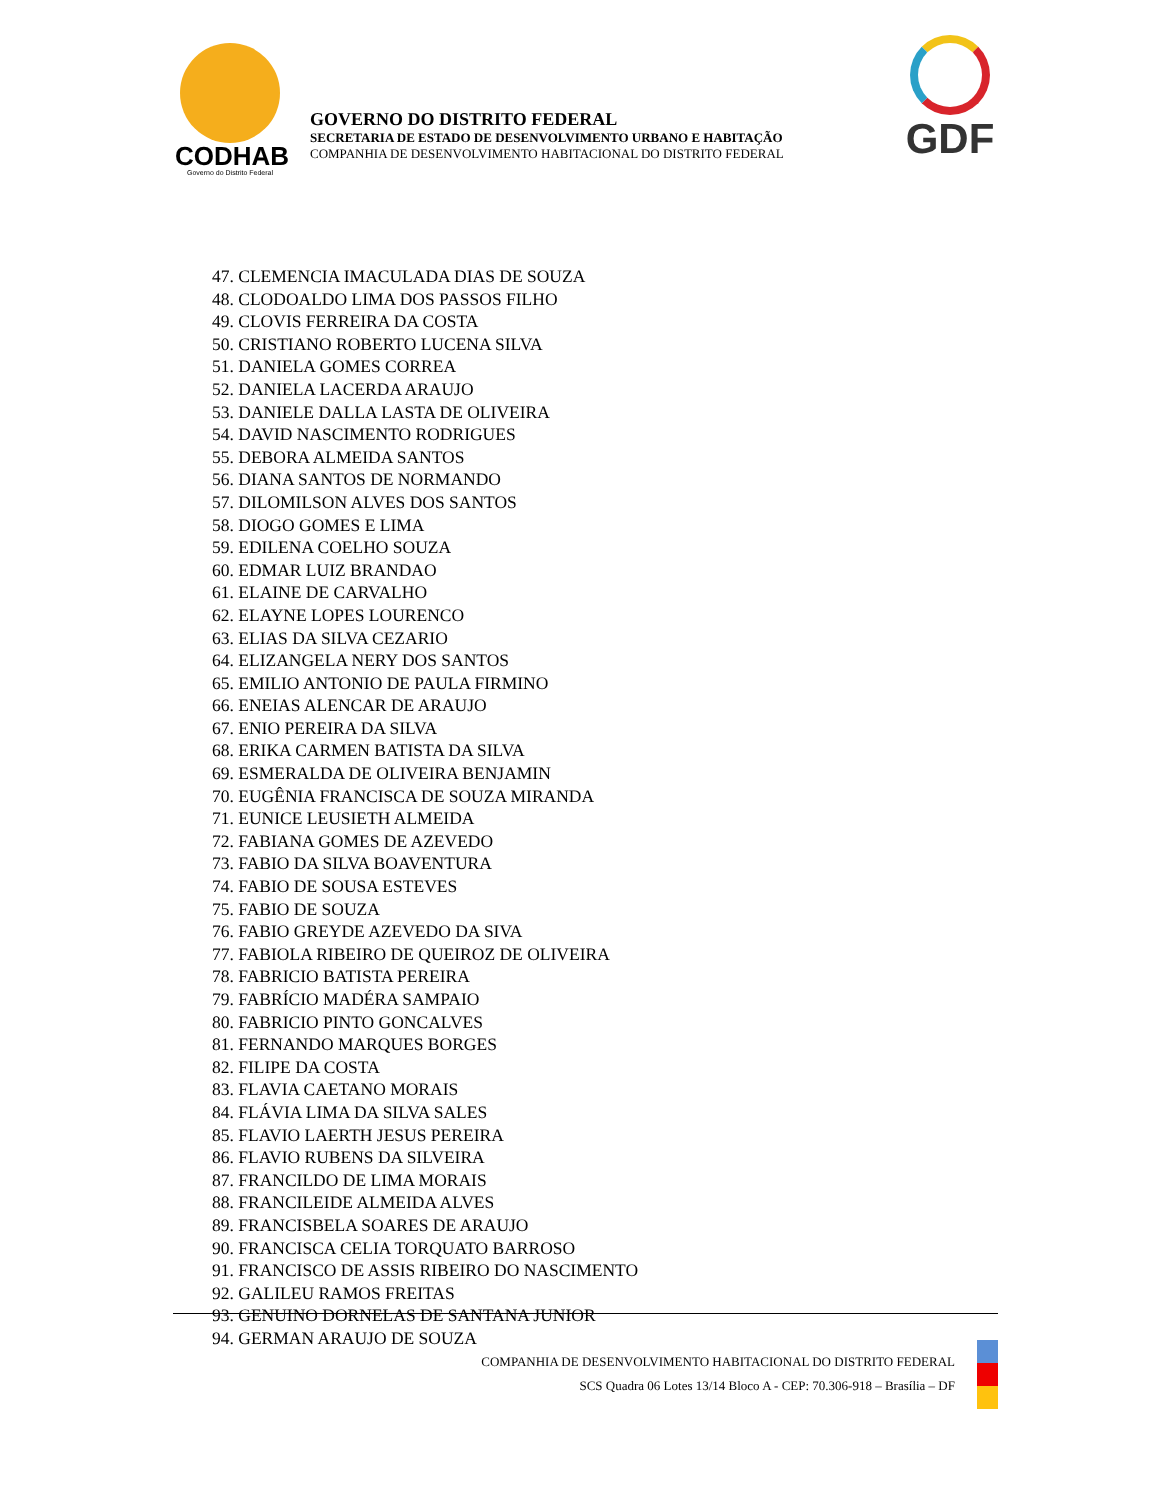CODHAB
Governo do Distrito Federal
GOVERNO DO DISTRITO FEDERAL
SECRETARIA DE ESTADO DE DESENVOLVIMENTO URBANO E HABITAÇÃO
COMPANHIA DE DESENVOLVIMENTO HABITACIONAL DO DISTRITO FEDERAL
GDF
47. CLEMENCIA IMACULADA DIAS DE SOUZA
48. CLODOALDO LIMA DOS PASSOS FILHO
49. CLOVIS FERREIRA DA COSTA
50. CRISTIANO ROBERTO LUCENA SILVA
51. DANIELA GOMES CORREA
52. DANIELA LACERDA ARAUJO
53. DANIELE DALLA LASTA DE OLIVEIRA
54. DAVID NASCIMENTO RODRIGUES
55. DEBORA ALMEIDA SANTOS
56. DIANA SANTOS DE NORMANDO
57. DILOMILSON ALVES DOS SANTOS
58. DIOGO GOMES E LIMA
59. EDILENA COELHO SOUZA
60. EDMAR LUIZ BRANDAO
61. ELAINE DE CARVALHO
62. ELAYNE LOPES LOURENCO
63. ELIAS DA SILVA CEZARIO
64. ELIZANGELA NERY DOS SANTOS
65. EMILIO ANTONIO DE PAULA FIRMINO
66. ENEIAS ALENCAR DE ARAUJO
67. ENIO PEREIRA DA SILVA
68. ERIKA CARMEN BATISTA DA SILVA
69. ESMERALDA DE OLIVEIRA BENJAMIN
70. EUGÊNIA FRANCISCA DE SOUZA MIRANDA
71. EUNICE LEUSIETH ALMEIDA
72. FABIANA GOMES DE AZEVEDO
73. FABIO DA SILVA BOAVENTURA
74. FABIO DE SOUSA ESTEVES
75. FABIO DE SOUZA
76. FABIO GREYDE AZEVEDO DA SIVA
77. FABIOLA RIBEIRO DE QUEIROZ DE OLIVEIRA
78. FABRICIO BATISTA PEREIRA
79. FABRÍCIO MADÉRA SAMPAIO
80. FABRICIO PINTO GONCALVES
81. FERNANDO MARQUES BORGES
82. FILIPE DA COSTA
83. FLAVIA CAETANO MORAIS
84. FLÁVIA LIMA DA SILVA SALES
85. FLAVIO LAERTH JESUS PEREIRA
86. FLAVIO RUBENS DA SILVEIRA
87. FRANCILDO DE LIMA MORAIS
88. FRANCILEIDE ALMEIDA ALVES
89. FRANCISBELA SOARES DE ARAUJO
90. FRANCISCA CELIA TORQUATO BARROSO
91. FRANCISCO DE ASSIS RIBEIRO DO NASCIMENTO
92. GALILEU RAMOS FREITAS
93. GENUINO DORNELAS DE SANTANA JUNIOR
94. GERMAN ARAUJO DE SOUZA
COMPANHIA DE DESENVOLVIMENTO HABITACIONAL DO DISTRITO FEDERAL
SCS Quadra 06 Lotes 13/14 Bloco A - CEP: 70.306-918 – Brasília – DF